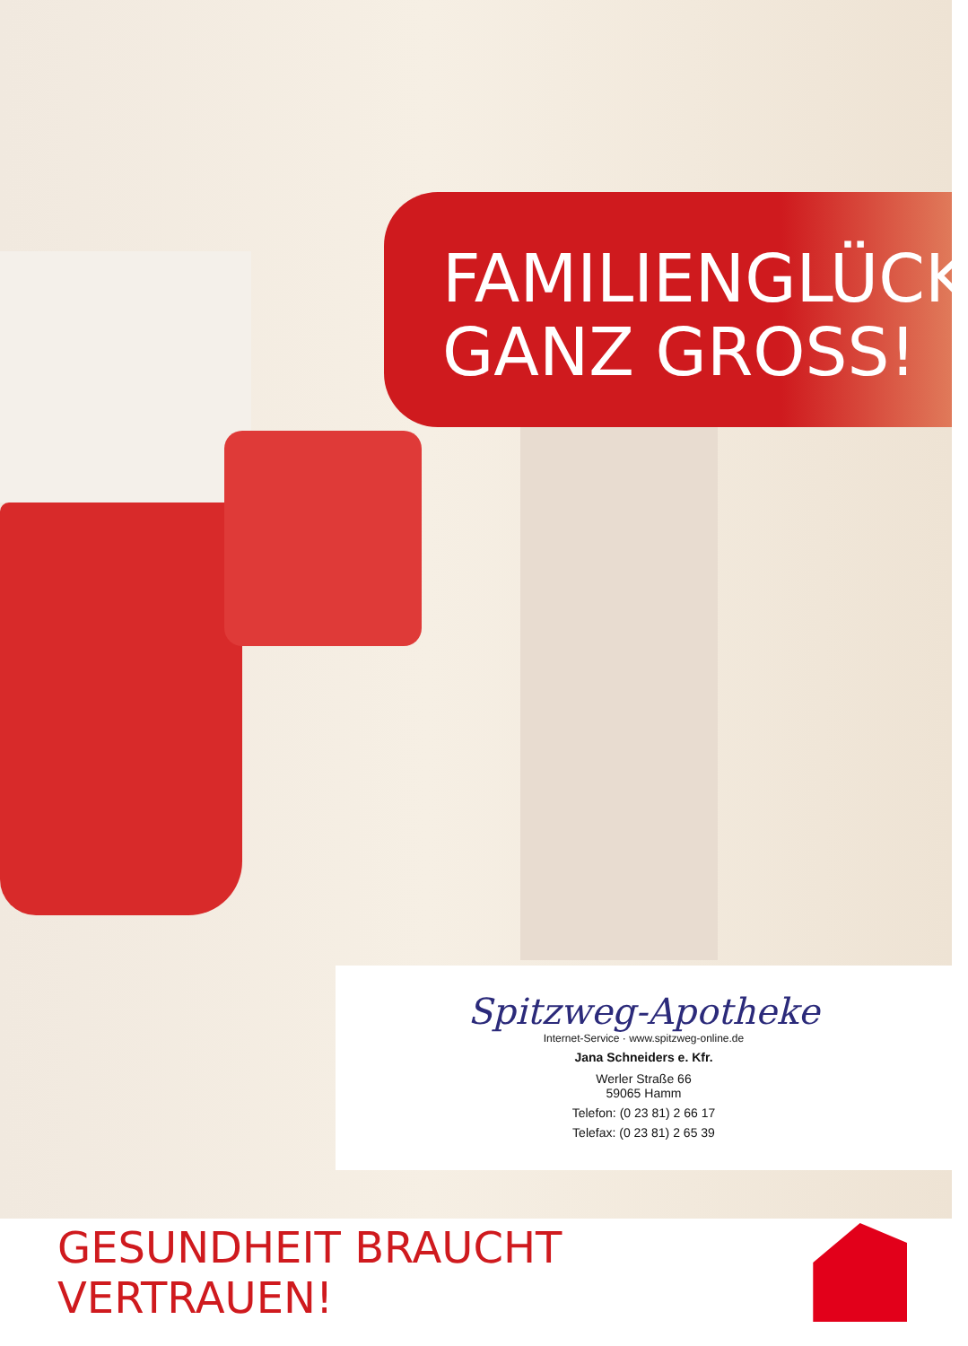FAMILIENGLÜCK
GANZ GROSS!
Spitzweg-Apotheke
Internet-Service · www.spitzweg-online.de
Jana Schneiders e. Kfr.
Werler Straße 66
59065 Hamm
Telefon: (0 23 81) 2 66 17
Telefax: (0 23 81) 2 65 39
GESUNDHEIT BRAUCHT VERTRAUEN!